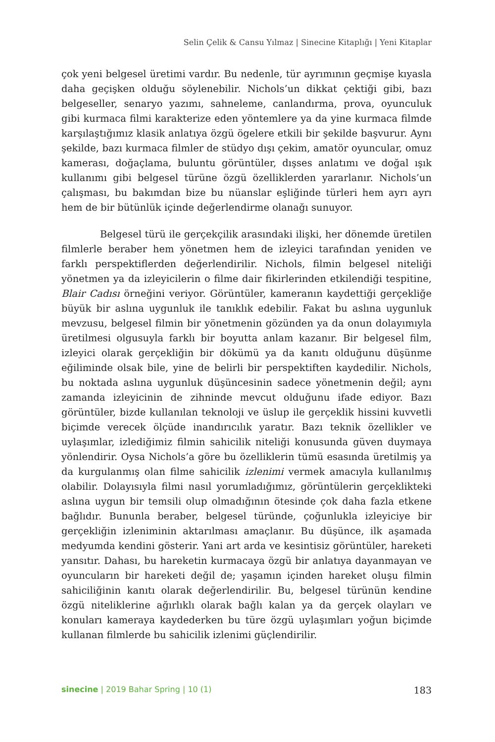Selin Çelik & Cansu Yılmaz | Sinecine Kitaplığı | Yeni Kitaplar
çok yeni belgesel üretimi vardır. Bu nedenle, tür ayrımının geçmişe kıyasla daha geçişken olduğu söylenebilir. Nichols’un dikkat çektiği gibi, bazı belgeseller, senaryo yazımı, sahneleme, canlandırma, prova, oyunculuk gibi kurmaca filmi karakterize eden yöntemlere ya da yine kurmaca filmde karşılaştığımız klasik anlatıya özgü ögelere etkili bir şekilde başvurur. Aynı şekilde, bazı kurmaca filmler de stüdyo dışı çekim, amatör oyuncular, omuz kamerası, doğaçlama, buluntu görüntüler, dışses anlatımı ve doğal ışık kullanımı gibi belgesel türüne özgü özelliklerden yararlanır. Nichols’un çalışması, bu bakımdan bize bu nüanslar eşliğinde türleri hem ayrı ayrı hem de bir bütünlük içinde değerlendirme olanağı sunuyor.
Belgesel türü ile gerçekçilik arasındaki ilişki, her dönemde üretilen filmlerle beraber hem yönetmen hem de izleyici tarafından yeniden ve farklı perspektiflerden değerlendirilir. Nichols, filmin belgesel niteliği yönetmen ya da izleyicilerin o filme dair fikirlerinden etkilendiği tespitine, Blair Cadısı örneğini veriyor. Görüntüler, kameranın kaydettiği gerçekliğe büyük bir aslına uygunluk ile tanıklık edebilir. Fakat bu aslına uygunluk mevzusu, belgesel filmin bir yönetmenin gözünden ya da onun dolayımıyla üretilmesi olgusuyla farklı bir boyutta anlam kazanır. Bir belgesel film, izleyici olarak gerçekliğin bir dökümü ya da kanıtı olduğunu düşünme eğiliminde olsak bile, yine de belirli bir perspektiften kaydedilir. Nichols, bu noktada aslına uygunluk düşüncesinin sadece yönetmenin değil; aynı zamanda izleyicinin de zihninde mevcut olduğunu ifade ediyor. Bazı görüntüler, bizde kullanılan teknoloji ve üslup ile gerçeklik hissini kuvvetli biçimde verecek ölçüde inandırıcılık yaratır. Bazı teknik özellikler ve uylaşımlar, izlediğimiz filmin sahicilik niteliği konusunda güven duymaya yönlendirir. Oysa Nichols’a göre bu özelliklerin tümü esasında üretilmiş ya da kurgulanmış olan filme sahicilik izlenimi vermek amacıyla kullanılmış olabilir. Dolayısıyla filmi nasıl yorumladığımız, görüntülerin gerçeklikteki aslına uygun bir temsili olup olmadığının ötesinde çok daha fazla etkene bağlıdır. Bununla beraber, belgesel türünde, çoğunlukla izleyiciye bir gerçekliğin izleniminin aktarılması amaçlanır. Bu düşünce, ilk aşamada medyumda kendini gösterir. Yani art arda ve kesintisiz görüntüler, hareketi yansıtır. Dahası, bu hareketin kurmacaya özgü bir anlatıya dayanmayan ve oyuncuların bir hareketi değil de; yaşamın içinden hareket oluşu filmin sahiciliğinin kanıtı olarak değerlendirilir. Bu, belgesel türünün kendine özgü niteliklerine ağırlıklı olarak bağlı kalan ya da gerçek olayları ve konuları kameraya kaydederken bu türe özgü uylaşımları yoğun biçimde kullanan filmlerde bu sahicilik izlenimi güçlendirilir.
sinecine | 2019 Bahar Spring | 10 (1) 183